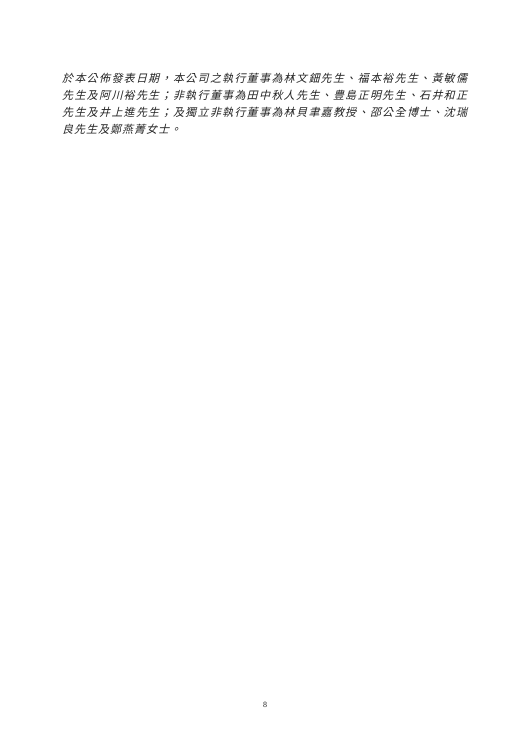於本公佈發表日期，本公司之執行董事為林文鈿先生、福本裕先生、黃敏儒先生及阿川裕先生；非執行董事為田中秋人先生、豊島正明先生、石井和正先生及井上進先生；及獨立非執行董事為林貝聿嘉教授、邵公全博士、沈瑞良先生及鄭燕菁女士。
8